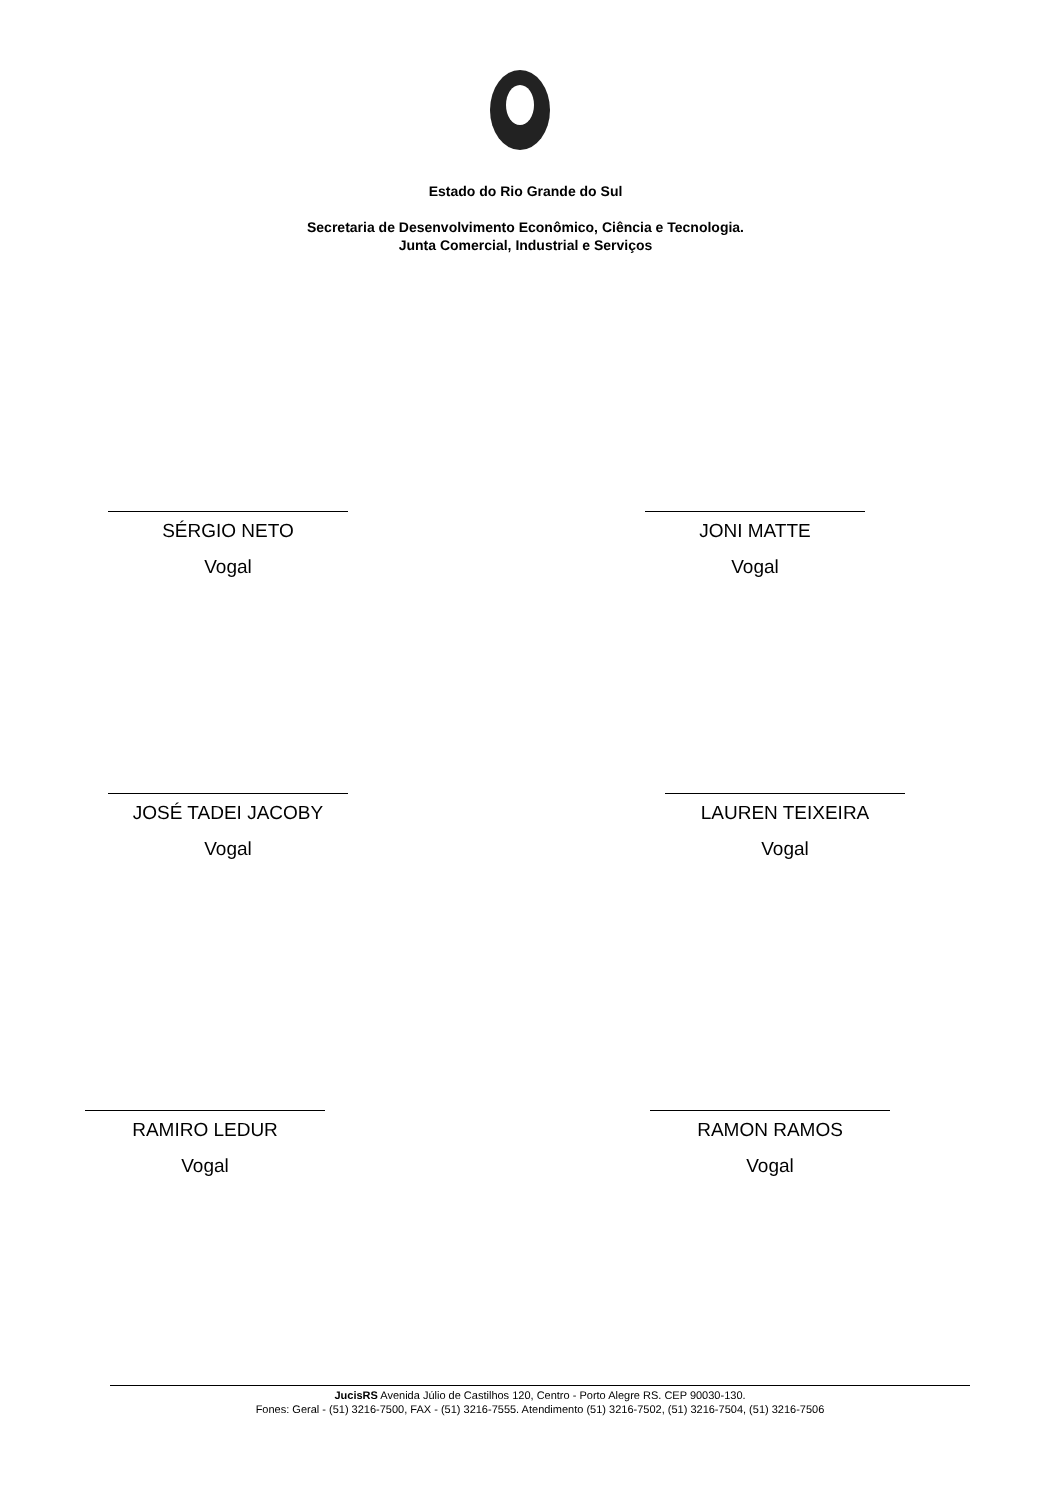Estado do Rio Grande do Sul
Secretaria de Desenvolvimento Econômico, Ciência e Tecnologia.
Junta Comercial, Industrial e Serviços
SÉRGIO NETO
Vogal
JONI MATTE
Vogal
JOSÉ TADEI JACOBY
Vogal
LAUREN TEIXEIRA
Vogal
RAMIRO LEDUR
Vogal
RAMON RAMOS
Vogal
JucisRS Avenida Júlio de Castilhos 120, Centro - Porto Alegre RS. CEP 90030-130.
Fones: Geral - (51) 3216-7500, FAX - (51) 3216-7555. Atendimento (51) 3216-7502, (51) 3216-7504, (51) 3216-7506